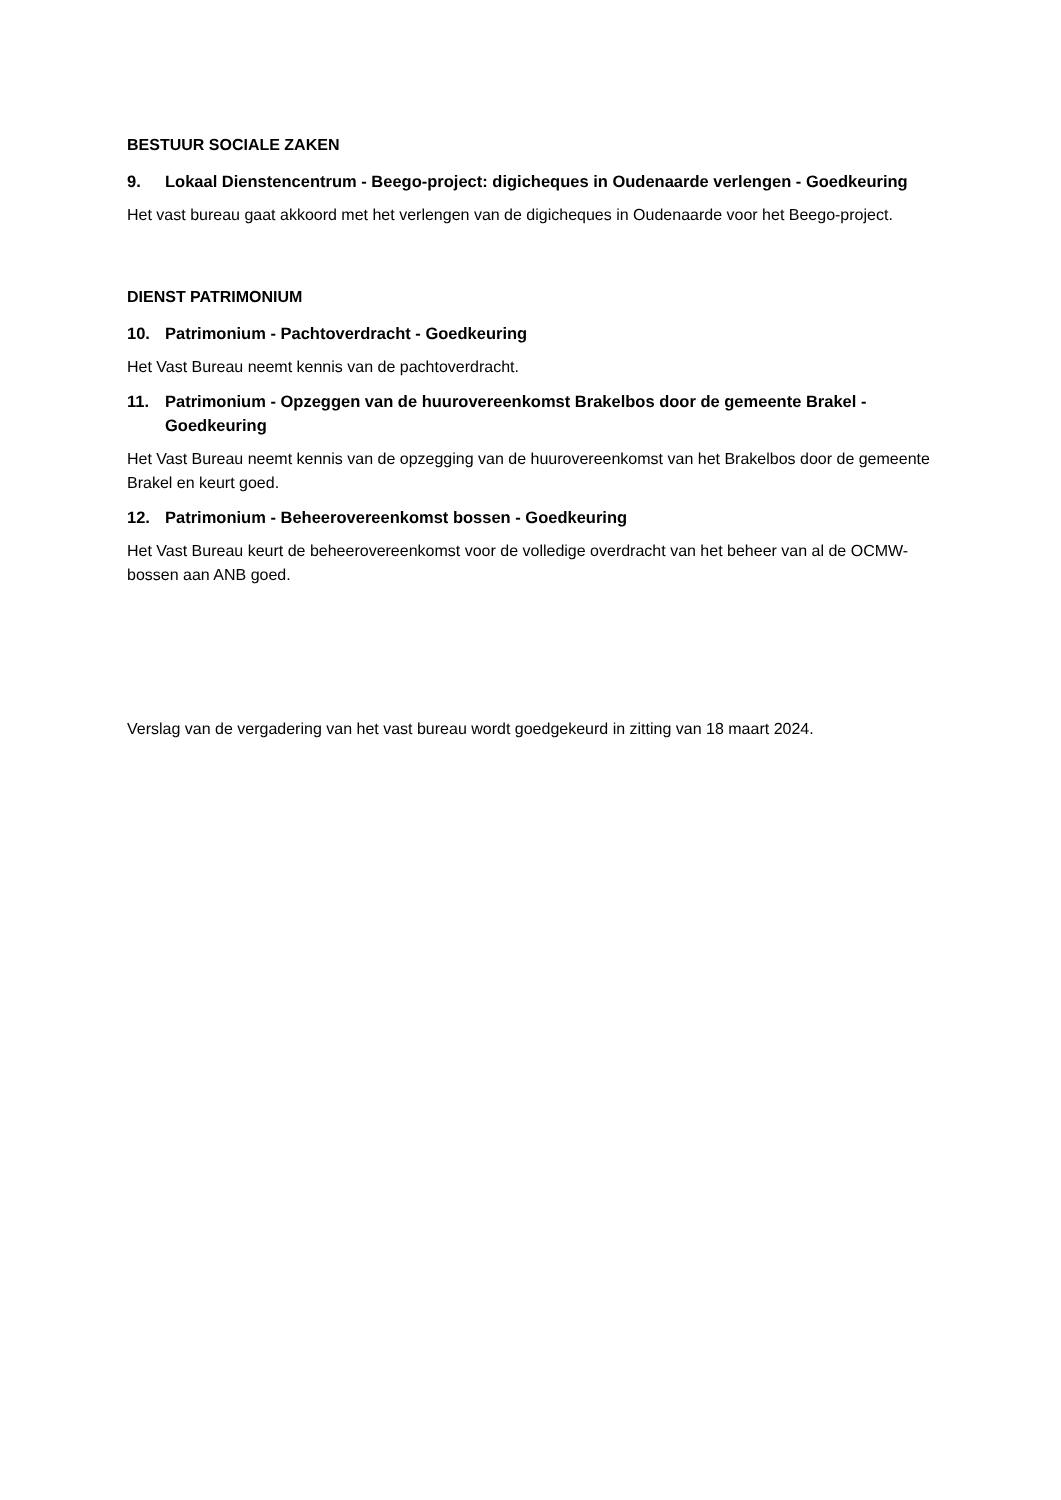BESTUUR SOCIALE ZAKEN
9. Lokaal Dienstencentrum - Beego-project: digicheques in Oudenaarde verlengen - Goedkeuring
Het vast bureau gaat akkoord met het verlengen van de digicheques in Oudenaarde voor het Beego-project.
DIENST PATRIMONIUM
10. Patrimonium - Pachtoverdracht - Goedkeuring
Het Vast Bureau neemt kennis van de pachtoverdracht.
11. Patrimonium - Opzeggen van de huurovereenkomst Brakelbos door de gemeente Brakel - Goedkeuring
Het Vast Bureau neemt kennis van de opzegging van de huurovereenkomst van het Brakelbos door de gemeente Brakel en keurt goed.
12. Patrimonium - Beheerovereenkomst bossen - Goedkeuring
Het Vast Bureau keurt de beheerovereenkomst voor de volledige overdracht van het beheer van al de OCMW-bossen aan ANB goed.
Verslag van de vergadering van het vast bureau wordt goedgekeurd in zitting van 18 maart 2024.